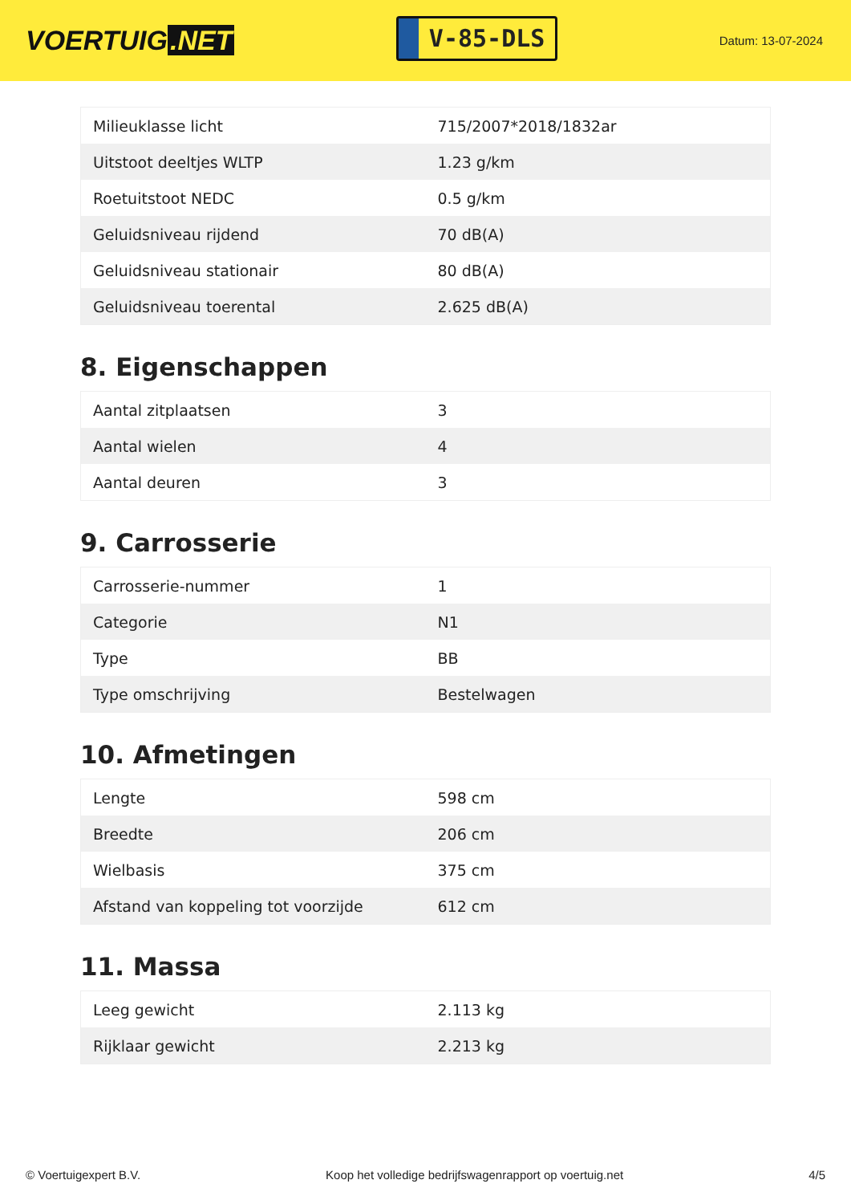VOERTUIG.NET
V-85-DLS
Datum: 13-07-2024
| Milieuklasse licht | 715/2007*2018/1832ar |
| Uitstoot deeltjes WLTP | 1.23 g/km |
| Roetuitstoot NEDC | 0.5 g/km |
| Geluidsniveau rijdend | 70 dB(A) |
| Geluidsniveau stationair | 80 dB(A) |
| Geluidsniveau toerental | 2.625 dB(A) |
8. Eigenschappen
| Aantal zitplaatsen | 3 |
| Aantal wielen | 4 |
| Aantal deuren | 3 |
9. Carrosserie
| Carrosserie-nummer | 1 |
| Categorie | N1 |
| Type | BB |
| Type omschrijving | Bestelwagen |
10. Afmetingen
| Lengte | 598 cm |
| Breedte | 206 cm |
| Wielbasis | 375 cm |
| Afstand van koppeling tot voorzijde | 612 cm |
11. Massa
| Leeg gewicht | 2.113 kg |
| Rijklaar gewicht | 2.213 kg |
© Voertuigexpert B.V. Koop het volledige bedrijfswagenrapport op voertuig.net 4/5